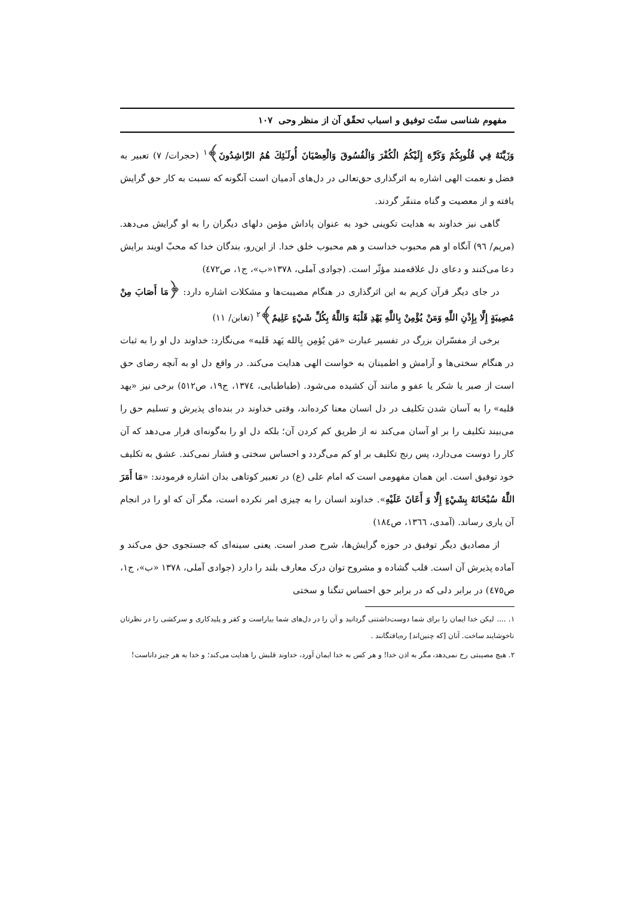مفهوم شناسی سنّت توفیق و اسباب تحقّق آن از منظر وحی ١٠٧
وَزَيَّنَهُ فِي قُلُوبِكُمْ وَكَرَّهَ إِلَيْكُمُ الْكُفْرَ وَالْفُسُوقَ وَالْعِصْيَانَ أُولَـٰئِكَ هُمُ الرَّاشِدُونَ﴾<sup>١</sup> (حجرات/ ٧) تعبیر به فضل و نعمت الهی اشاره به اثرگذاری حق‌تعالی در دل‌های آدمیان است آنگونه که نسبت به کار حق گرایش یافته و از معصیت و گناه متنفّر گردند.
گاهی نیز خداوند به هدایت تکوینی خود به عنوان پاداش مؤمن دلهای دیگران را به او گرایش می‌دهد. (مریم/ ٩٦) آنگاه او هم محبوب خداست و هم محبوب خلق خدا. از این‌رو، بندگان خدا که محبّ اویند برایش دعا می‌کنند و دعای دل علاقه‌مند مؤثّر است. (جوادی آملی، ١٣٧٨«ب»، ج١، ص٤٧٢)
در جای دیگر قرآن کریم به این اثرگذاری در هنگام مصیبت‌ها و مشکلات اشاره دارد: ﴿مَا أَصَابَ مِنْ مُصِيبَةٍ إِلَّا بِإِذْنِ اللَّهِ وَمَنْ يُؤْمِنْ بِاللَّهِ يَهْدِ قَلْبَهُ وَاللَّهُ بِكُلِّ شَيْءٍ عَلِيمٌ﴾<sup>٢</sup> (تغابن/ ١١)
برخی از مفسّران بزرگ در تفسیر عبارت «مَن يُؤمِن بِالله يَهد قَلبه» می‌نگارد: خداوند دل او را به ثبات در هنگام سختی‌ها و آرامش و اطمینان به خواست الهی هدایت می‌کند. در واقع دل او به آنچه رضای حق است از صبر یا شکر یا عفو و مانند آن کشیده می‌شود. (طباطبایی، ١٣٧٤، ج١٩، ص٥١٢) برخی نیز «یهد قلبه» را به آسان شدن تکلیف در دل انسان معنا کرده‌اند، وقتی خداوند در بنده‌ای پذیرش و تسلیم حق را می‌بیند تکلیف را بر او آسان می‌کند نه از طریق کم کردن آن؛ بلکه دل او را به‌گونه‌ای قرار می‌دهد که آن کار را دوست می‌دارد، پس رنج تکلیف بر او کم می‌گردد و احساس سختی و فشار نمی‌کند. عشق به تکلیف خود توفیق است. این همان مفهومی است که امام علی (ع) در تعبیر کوتاهی بدان اشاره فرمودند: «مَا أَمَرَ اللَّهُ سُبْحَانَهُ بِشَيْءٍ إِلَّا وَ أَعَانَ عَلَيْهِ». خداوند انسان را به چیزی امر نکرده است، مگر آن که او را در انجام آن یاری رساند. (آمدی، ١٣٦٦، ص١٨٤)
از مصادیق دیگر توفیق در حوزه گرایش‌ها، شرح صدر است. یعنی سینه‌ای که جستجوی حق می‌کند و آماده پذیرش آن است. قلب گشاده و مشروح توان درک معارف بلند را دارد (جوادی آملی، ١٣٧٨ «ب»، ج١، ص٤٧٥) در برابر دلی که در برابر حق احساس تنگنا و سختی
١. .... لیکن خدا ایمان را برای شما دوست‌داشتنی گردانید و آن را در دل‌های شما بیاراست و کفر و پلیدکاری و سرکشی را در نظرتان ناخوشایند ساخت. آنان [که چنین‌اند] ره‌یافتگانند .
٢. هیچ مصیبتی رخ نمی‌دهد، مگر به اذن خدا! و هر کس به خدا ایمان آورد، خداوند قلبش را هدایت می‌کند؛ و خدا به هر چیز داناست!